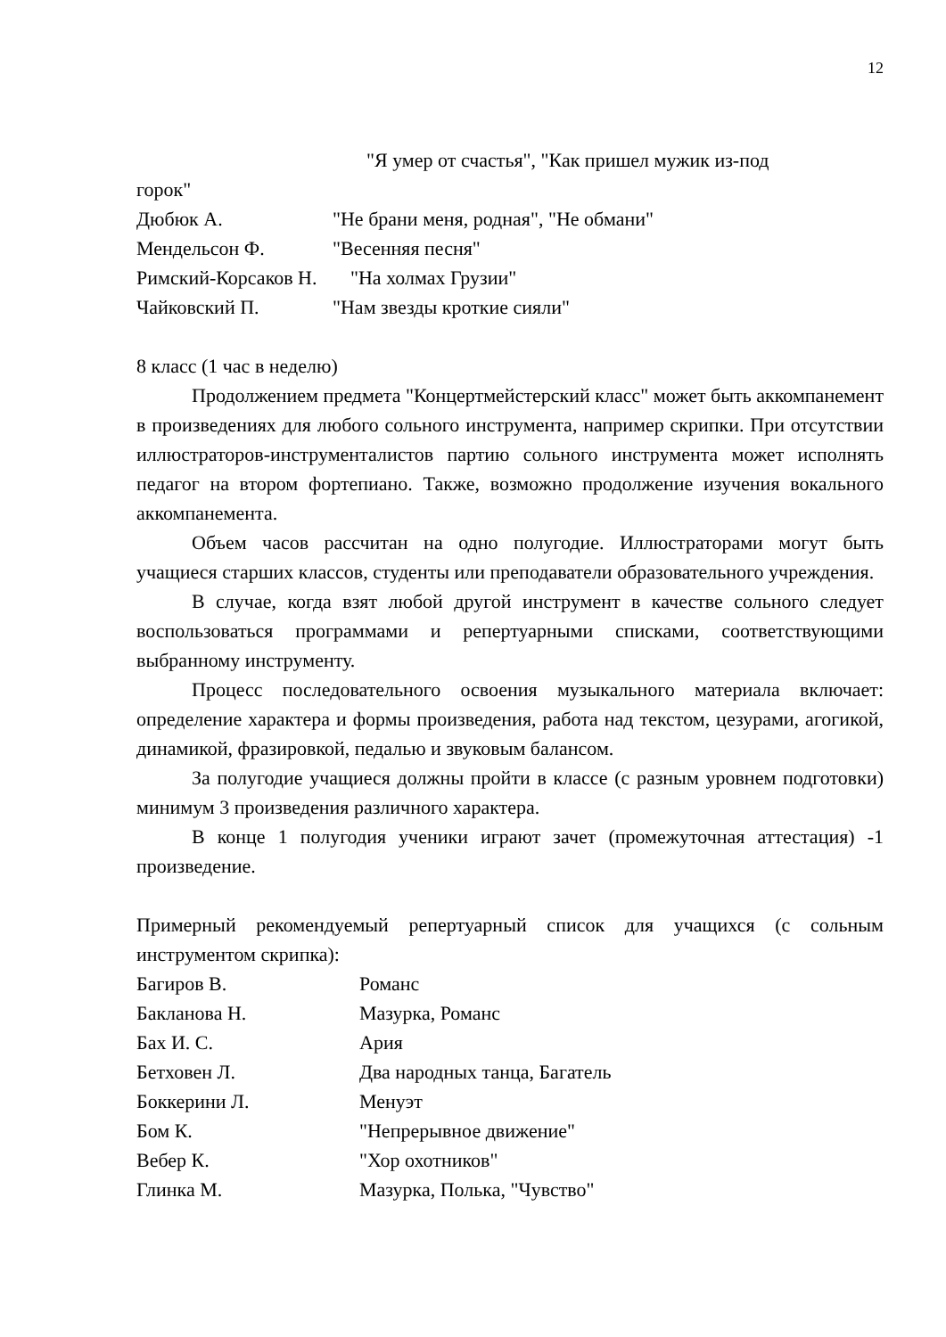12
"Я умер от счастья", "Как пришел мужик из-под
горок"
Дюбюк А. "Не брани меня, родная", "Не обмани"
Мендельсон Ф. "Весенняя песня"
Римский-Корсаков Н. "На холмах Грузии"
Чайковский П. "Нам звезды кроткие сияли"
8 класс (1 час в неделю)
Продолжением предмета "Концертмейстерский класс" может быть аккомпанемент в произведениях для любого сольного инструмента, например скрипки. При отсутствии иллюстраторов-инструменталистов партию сольного инструмента может исполнять педагог на втором фортепиано. Также, возможно продолжение изучения вокального аккомпанемента.
Объем часов рассчитан на одно полугодие. Иллюстраторами могут быть учащиеся старших классов, студенты или преподаватели образовательного учреждения.
В случае, когда взят любой другой инструмент в качестве сольного следует воспользоваться программами и репертуарными списками, соответствующими выбранному инструменту.
Процесс последовательного освоения музыкального материала включает: определение характера и формы произведения, работа над текстом, цезурами, агогикой, динамикой, фразировкой, педалью и звуковым балансом.
За полугодие учащиеся должны пройти в классе (с разным уровнем подготовки) минимум 3 произведения различного характера.
В конце 1 полугодия ученики играют зачет (промежуточная аттестация) -1 произведение.
Примерный рекомендуемый репертуарный список для учащихся (с сольным инструментом скрипка):
Багиров В. Романс
Бакланова Н. Мазурка, Романс
Бах И. С. Ария
Бетховен Л. Два народных танца, Багатель
Боккерини Л. Менуэт
Бом К. "Непрерывное движение"
Вебер К. "Хор охотников"
Глинка М. Мазурка, Полька, "Чувство"